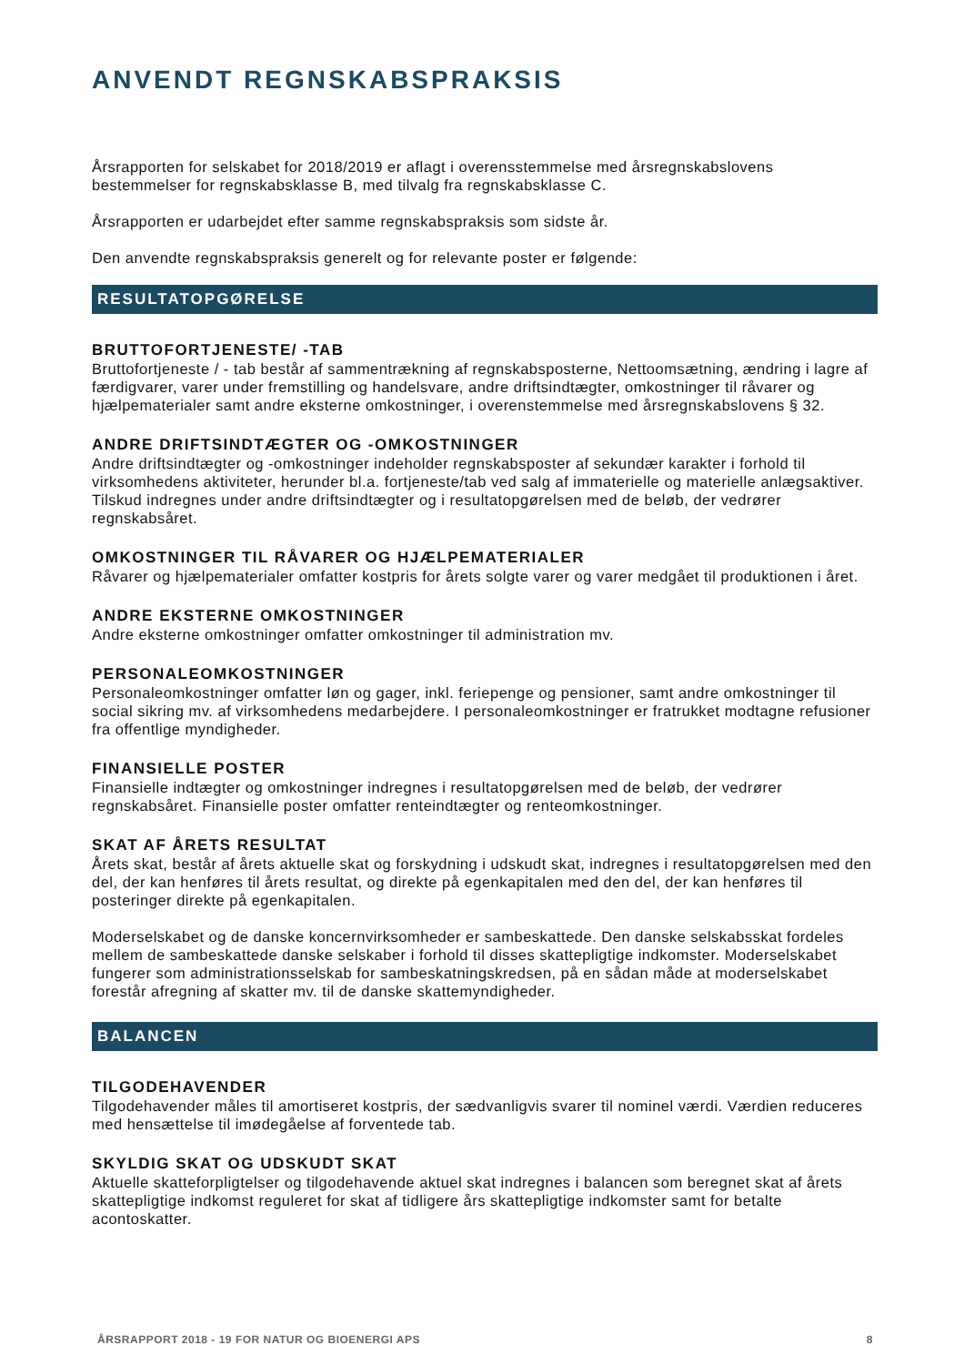ANVENDT REGNSKABSPRAKSIS
Årsrapporten for selskabet for 2018/2019 er aflagt i overensstemmelse med årsregnskabslovens bestemmelser for regnskabsklasse B, med tilvalg fra regnskabsklasse C.
Årsrapporten er udarbejdet efter samme regnskabspraksis som sidste år.
Den anvendte regnskabspraksis generelt og for relevante poster er følgende:
RESULTATOPGØRELSE
BRUTTOFORTJENESTE/ -TAB
Bruttofortjeneste / - tab består af sammentrækning af regnskabsposterne, Nettoomsætning, ændring i lagre af færdigvarer, varer under fremstilling og handelsvare, andre driftsindtægter, omkostninger til råvarer og hjælpematerialer samt andre eksterne omkostninger, i overenstemmelse med årsregnskabslovens § 32.
ANDRE DRIFTSINDTÆGTER OG -OMKOSTNINGER
Andre driftsindtægter og -omkostninger indeholder regnskabsposter af sekundær karakter i forhold til virksomhedens aktiviteter, herunder bl.a. fortjeneste/tab ved salg af immaterielle og materielle anlægsaktiver. Tilskud indregnes under andre driftsindtægter og i resultatopgørelsen med de beløb, der vedrører regnskabsåret.
OMKOSTNINGER TIL RÅVARER OG HJÆLPEMATERIALER
Råvarer og hjælpematerialer omfatter kostpris for årets solgte varer og varer medgået til produktionen i året.
ANDRE EKSTERNE OMKOSTNINGER
Andre eksterne omkostninger omfatter omkostninger til administration mv.
PERSONALEOMKOSTNINGER
Personaleomkostninger omfatter løn og gager, inkl. feriepenge og pensioner, samt andre omkostninger til social sikring mv. af virksomhedens medarbejdere. I personaleomkostninger er fratrukket modtagne refusioner fra offentlige myndigheder.
FINANSIELLE POSTER
Finansielle indtægter og omkostninger indregnes i resultatopgørelsen med de beløb, der vedrører regnskabsåret. Finansielle poster omfatter renteindtægter og renteomkostninger.
SKAT AF ÅRETS RESULTAT
Årets skat, består af årets aktuelle skat og forskydning i udskudt skat, indregnes i resultatopgørelsen med den del, der kan henføres til årets resultat, og direkte på egenkapitalen med den del, der kan henføres til posteringer direkte på egenkapitalen.
Moderselskabet og de danske koncernvirksomheder er sambeskattede. Den danske selskabsskat fordeles mellem de sambeskattede danske selskaber i forhold til disses skattepligtige indkomster. Moderselskabet fungerer som administrationsselskab for sambeskatningskredsen, på en sådan måde at moderselskabet forestår afregning af skatter mv. til de danske skattemyndigheder.
BALANCEN
TILGODEHAVENDER
Tilgodehavender måles til amortiseret kostpris, der sædvanligvis svarer til nominel værdi. Værdien reduceres med hensættelse til imødegåelse af forventede tab.
SKYLDIG SKAT OG UDSKUDT SKAT
Aktuelle skatteforpligtelser og tilgodehavende aktuel skat indregnes i balancen som beregnet skat af årets skattepligtige indkomst reguleret for skat af tidligere års skattepligtige indkomster samt for betalte acontoskatter.
ÅRSRAPPORT 2018 - 19 FOR NATUR OG BIOENERGI APS 8